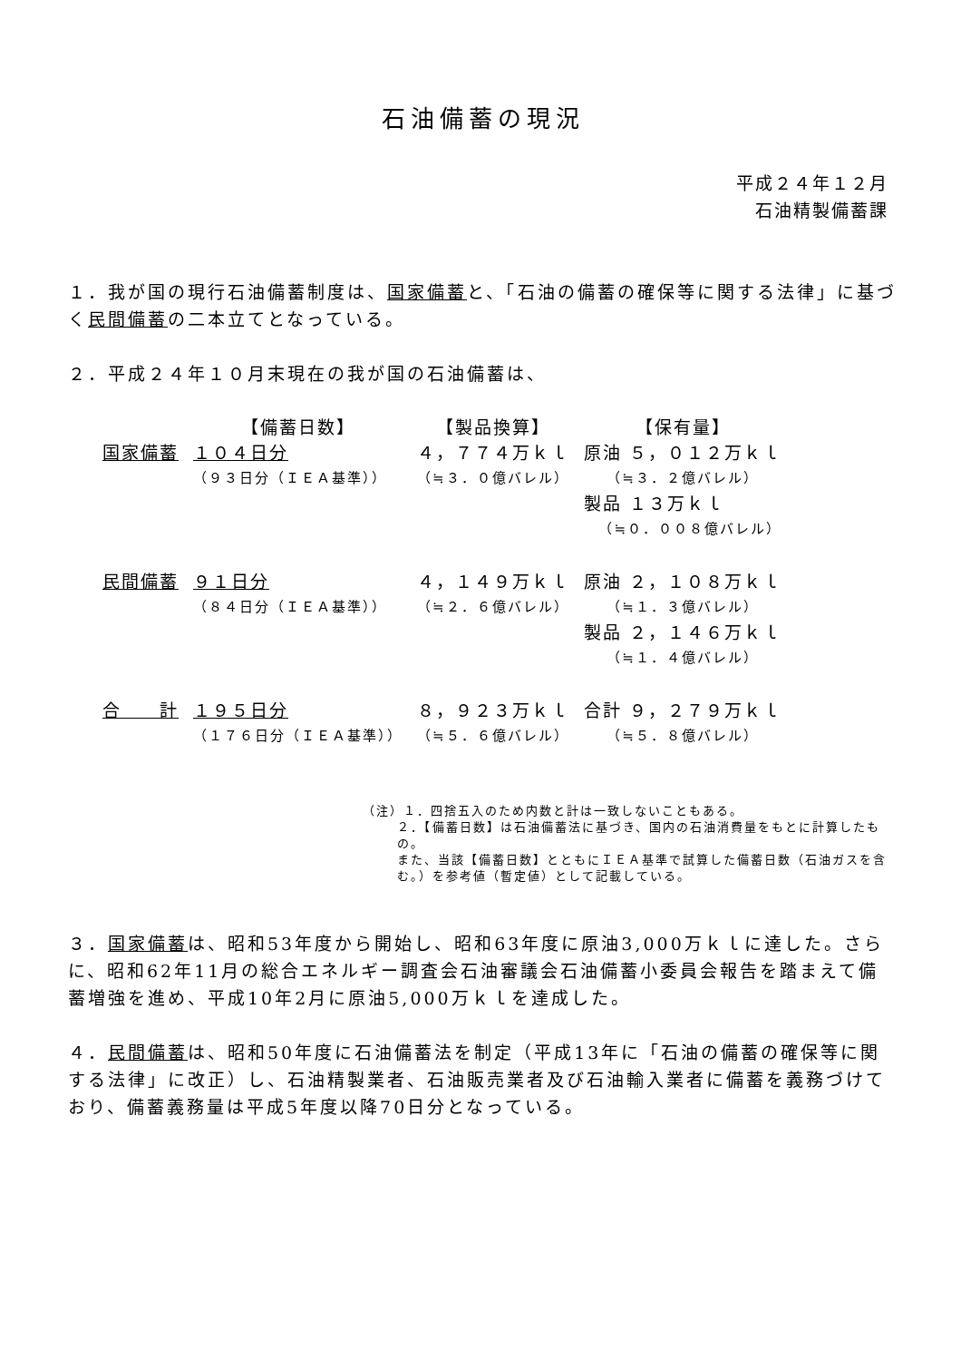石油備蓄の現況
平成２４年１２月
石油精製備蓄課
１．我が国の現行石油備蓄制度は、国家備蓄と、「石油の備蓄の確保等に関する法律」に基づく民間備蓄の二本立てとなっている。
２．平成２４年１０月末現在の我が国の石油備蓄は、
| | 【備蓄日数】 | 【製品換算】 | 【保有量】 |
| --- | --- | --- | --- |
| 国家備蓄 | １０４日分 | ４，７７４万ｋｌ | 原油 ５，０１２万ｋｌ |
| | （９３日分（ＩＥＡ基準）） | （≒３．０億バレル） | （≒３．２億バレル） |
| | | | 製品 １３万ｋｌ |
| | | | （≒０．００８億バレル） |
| 民間備蓄 | ９１日分 | ４，１４９万ｋｌ | 原油 ２，１０８万ｋｌ |
| | （８４日分（ＩＥＡ基準）） | （≒２．６億バレル） | （≒１．３億バレル） |
| | | | 製品 ２，１４６万ｋｌ |
| | | | （≒１．４億バレル） |
| 合 計 | １９５日分 | ８，９２３万ｋｌ | 合計 ９，２７９万ｋｌ |
| | （１７６日分（ＩＥＡ基準）） | （≒５．６億バレル） | （≒５．８億バレル） |
（注）１．四捨五入のため内数と計は一致しないこともある。
２．【備蓄日数】は石油備蓄法に基づき、国内の石油消費量をもとに計算したもの。
また、当該【備蓄日数】とともにＩＥＡ基準で試算した備蓄日数（石油ガスを含む。）を参考値（暫定値）として記載している。
３．国家備蓄は、昭和53年度から開始し、昭和63年度に原油3,000万ｋｌに達した。さらに、昭和62年11月の総合エネルギー調査会石油審議会石油備蓄小委員会報告を踏まえて備蓄増強を進め、平成10年2月に原油5,000万ｋｌを達成した。
４．民間備蓄は、昭和50年度に石油備蓄法を制定（平成13年に「石油の備蓄の確保等に関する法律」に改正）し、石油精製業者、石油販売業者及び石油輸入業者に備蓄を義務づけており、備蓄義務量は平成5年度以降70日分となっている。